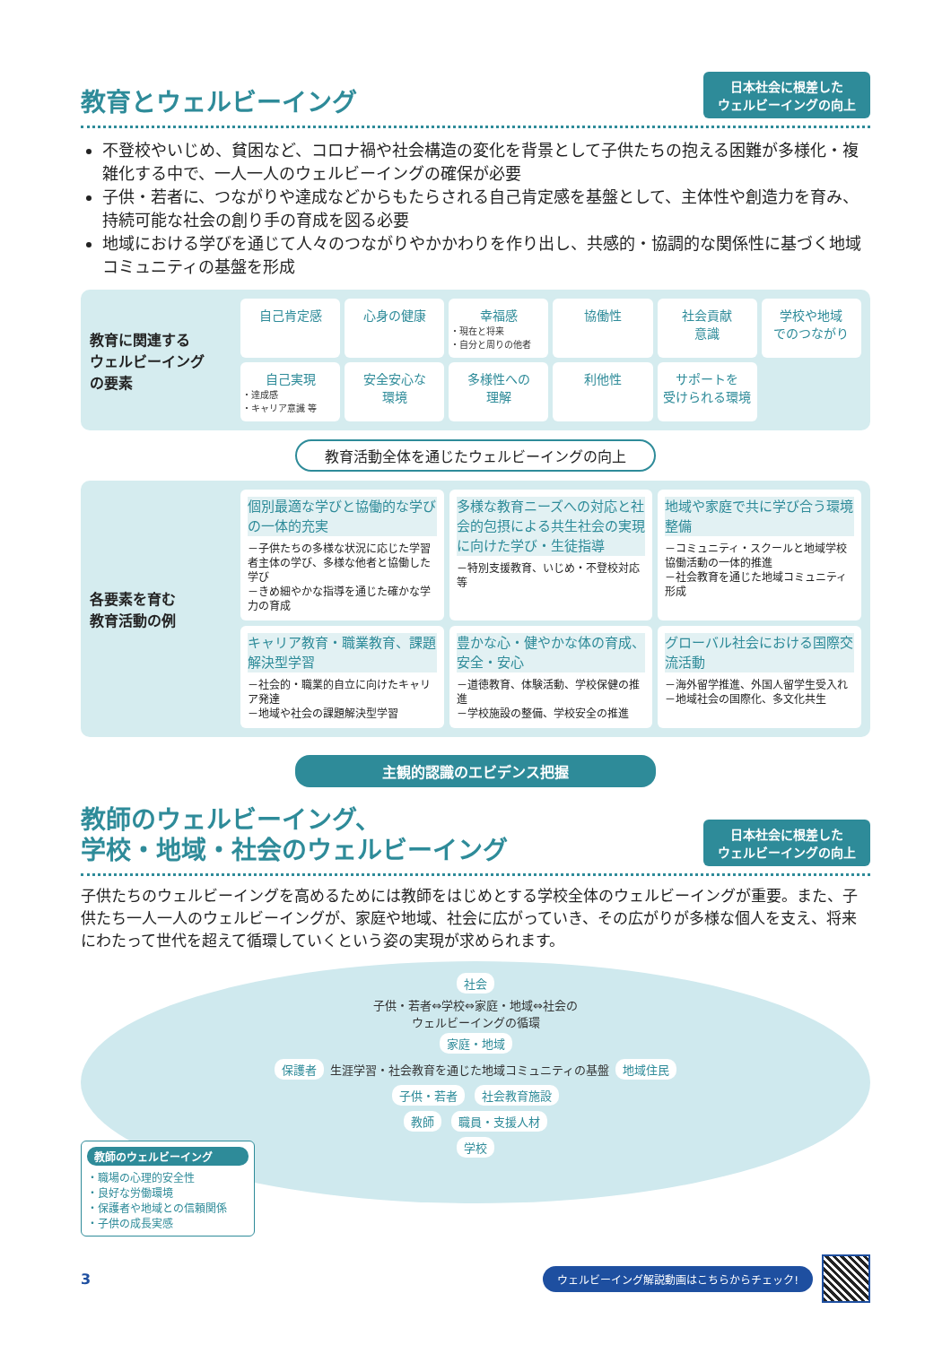教育とウェルビーイング
日本社会に根差した
ウェルビーイングの向上
不登校やいじめ、貧困など、コロナ禍や社会構造の変化を背景として子供たちの抱える困難が多様化・複雑化する中で、一人一人のウェルビーイングの確保が必要
子供・若者に、つながりや達成などからもたらされる自己肯定感を基盤として、主体性や創造力を育み、持続可能な社会の創り手の育成を図る必要
地域における学びを通じて人々のつながりやかかわりを作り出し、共感的・協調的な関係性に基づく地域コミュニティの基盤を形成
教育に関連する
ウェルビーイング
の要素
自己肯定感
心身の健康
幸福感
・現在と将来
・自分と周りの他者
協働性
社会貢献
意識
学校や地域
でのつながり
自己実現
・達成感
・キャリア意識 等
安全安心な
環境
多様性への
理解
利他性
サポートを
受けられる環境
教育活動全体を通じたウェルビーイングの向上
各要素を育む
教育活動の例
個別最適な学びと協働的な学びの一体的充実
－子供たちの多様な状況に応じた学習者主体の学び、多様な他者と協働した学び
－きめ細やかな指導を通じた確かな学力の育成
多様な教育ニーズへの対応と社会的包摂による共生社会の実現に向けた学び・生徒指導
－特別支援教育、いじめ・不登校対応 等
地域や家庭で共に学び合う環境整備
－コミュニティ・スクールと地域学校協働活動の一体的推進
－社会教育を通じた地域コミュニティ形成
キャリア教育・職業教育、課題解決型学習
－社会的・職業的自立に向けたキャリア発達
－地域や社会の課題解決型学習
豊かな心・健やかな体の育成、安全・安心
－道徳教育、体験活動、学校保健の推進
－学校施設の整備、学校安全の推進
グローバル社会における国際交流活動
－海外留学推進、外国人留学生受入れ
－地域社会の国際化、多文化共生
主観的認識のエビデンス把握
教師のウェルビーイング、
学校・地域・社会のウェルビーイング
日本社会に根差した
ウェルビーイングの向上
子供たちのウェルビーイングを高めるためには教師をはじめとする学校全体のウェルビーイングが重要。また、子供たち一人一人のウェルビーイングが、家庭や地域、社会に広がっていき、その広がりが多様な個人を支え、将来にわたって世代を超えて循環していくという姿の実現が求められます。
社会
子供・若者⇔学校⇔家庭・地域⇔社会の
ウェルビーイングの循環
家庭・地域
保護者 生涯学習・社会教育を通じた地域コミュニティの基盤 地域住民
子供・若者 社会教育施設
教師 職員・支援人材
学校
教師のウェルビーイング
・職場の心理的安全性
・良好な労働環境
・保護者や地域との信頼関係
・子供の成長実感
3 ウェルビーイング解説動画はこちらからチェック!